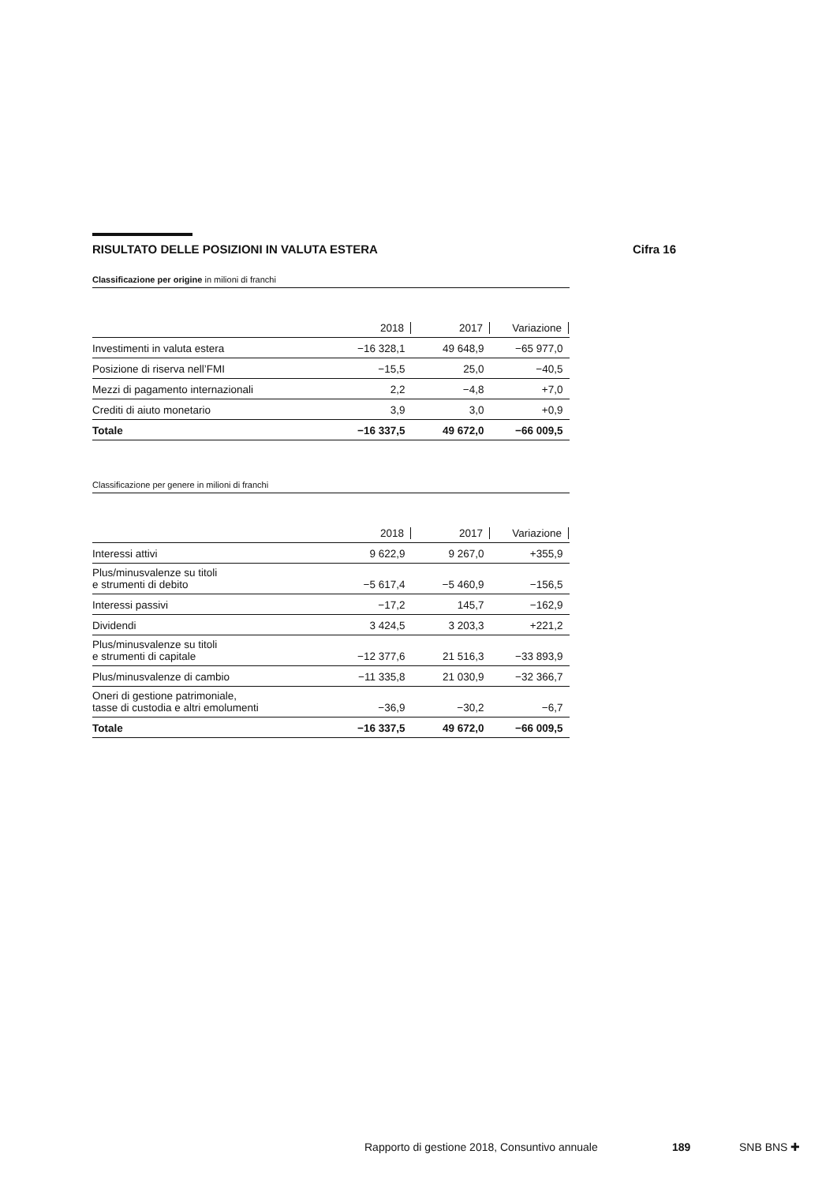RISULTATO DELLE POSIZIONI IN VALUTA ESTERA Cifra 16
Classificazione per origine in milioni di franchi
| | 2018 | 2017 | Variazione |
| --- | --- | --- | --- |
| Investimenti in valuta estera | −16 328,1 | 49 648,9 | −65 977,0 |
| Posizione di riserva nell’FMI | −15,5 | 25,0 | −40,5 |
| Mezzi di pagamento internazionali | 2,2 | −4,8 | +7,0 |
| Crediti di aiuto monetario | 3,9 | 3,0 | +0,9 |
| Totale | −16 337,5 | 49 672,0 | −66 009,5 |
Classificazione per genere in milioni di franchi
| | 2018 | 2017 | Variazione |
| --- | --- | --- | --- |
| Interessi attivi | 9 622,9 | 9 267,0 | +355,9 |
| Plus/minusvalenze su titoli e strumenti di debito | −5 617,4 | −5 460,9 | −156,5 |
| Interessi passivi | −17,2 | 145,7 | −162,9 |
| Dividendi | 3 424,5 | 3 203,3 | +221,2 |
| Plus/minusvalenze su titoli e strumenti di capitale | −12 377,6 | 21 516,3 | −33 893,9 |
| Plus/minusvalenze di cambio | −11 335,8 | 21 030,9 | −32 366,7 |
| Oneri di gestione patrimoniale, tasse di custodia e altri emolumenti | −36,9 | −30,2 | −6,7 |
| Totale | −16 337,5 | 49 672,0 | −66 009,5 |
Rapporto di gestione 2018, Consuntivo annuale 189 SNB BNS ✚